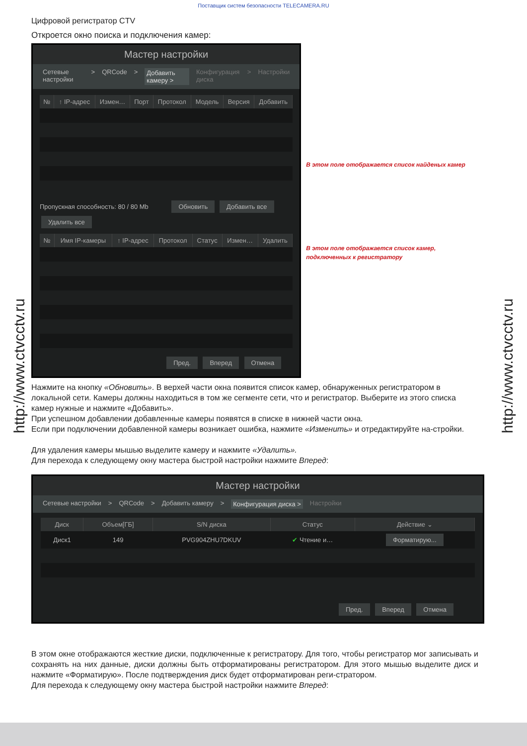Поставщик систем безопасности TELECAMERA.RU
http://www.ctvcctv.ru
http://www.ctvcctv.ru
Цифровой регистратор CTV
Откроется окно поиска и подключения камер:
Мастер настройки
Сетевые настройки > QRCode > Добавить камеру > Конфигурация диска > Настройки
| № | ↑ IP-адрес | Измен… | Порт | Протокол | Модель | Версия | Добавить |
| --- | --- | --- | --- | --- | --- | --- | --- |
Пропускная способность: 80 / 80 Mb Обновить Добавить все Удалить все
| № | Имя IP-камеры | ↑ IP-адрес | Протокол | Статус | Измен… | Удалить |
| --- | --- | --- | --- | --- | --- | --- |
Пред. Вперед Отмена
В этом поле отображается список найденых камер
В этом поле отображается список камер, подключенных к регистратору
Нажмите на кнопку «Обновить». В верхей части окна появится список камер, обнаруженных регистратором в локальной сети. Камеры должны находиться в том же сегменте сети, что и регистратор. Выберите из этого списка камер нужные и нажмите «Добавить».
При успешном добавлении добавленные камеры появятся в списке в нижней части окна.
Если при подключении добавленной камеры возникает ошибка, нажмите «Изменить» и отредактируйте на-стройки.
Для удаления камеры мышью выделите камеру и нажмите «Удалить».
Для перехода к следующему окну мастера быстрой настройки нажмите Вперед:
Мастер настройки
Сетевые настройки > QRCode > Добавить камеру > Конфигурация диска > Настройки
| Диск | Объем[ГБ] | S/N диска | Статус | Действие ⌄ |
| --- | --- | --- | --- | --- |
| Диск1 | 149 | PVG904ZHU7DKUV | ✔ Чтение и… | Форматирую... |
Пред. Вперед Отмена
В этом окне отображаются жесткие диски, подключенные к регистратору. Для того, чтобы регистратор мог записывать и сохранять на них данные, диски должны быть отформатированы регистратором. Для этого мышью выделите диск и нажмите «Форматирую». После подтверждения диск будет отформатирован реги-стратором.
Для перехода к следующему окну мастера быстрой настройки нажмите Вперед: